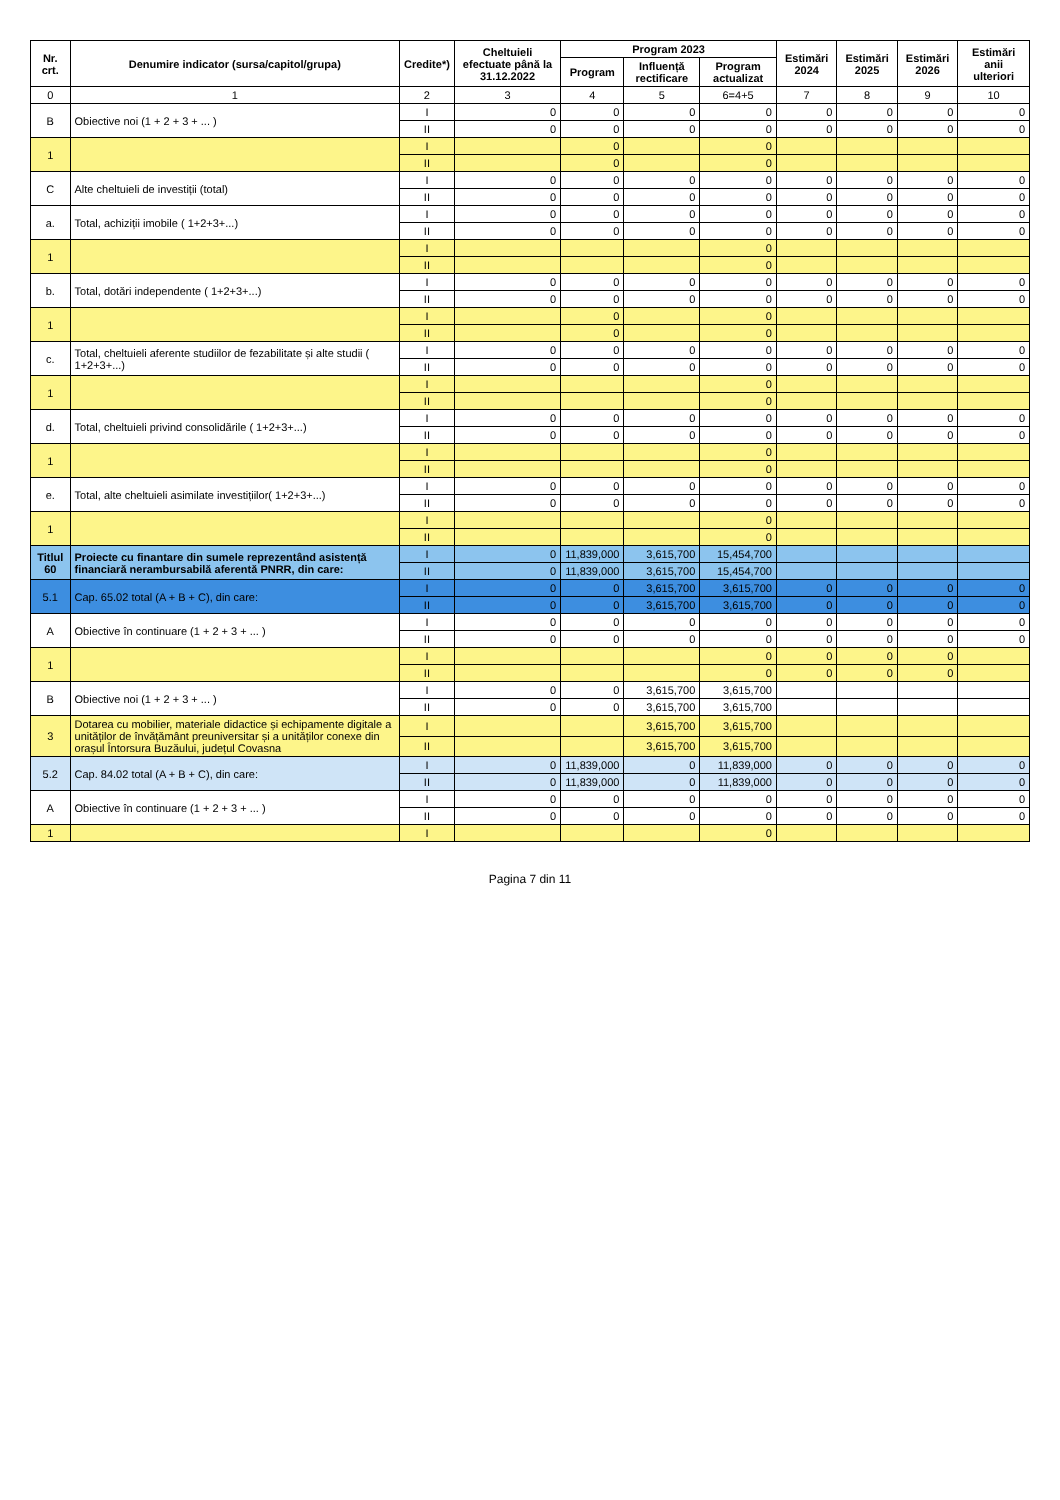| Nr. crt. | Denumire indicator (sursa/capitol/grupa) | Credite*) | Cheltuieli efectuate până la 31.12.2022 | Program 2023 | | | Estimări 2024 | Estimări 2025 | Estimări 2026 | Estimări anii ulteriori |
| --- | --- | --- | --- | --- | --- | --- | --- | --- | --- | --- |
| | | | | Program | Influență rectificare | Program actualizat | | | | |
| 0 | 1 | 2 | 3 | 4 | 5 | 6=4+5 | 7 | 8 | 9 | 10 |
| B | Obiective noi (1 + 2 + 3 + ... ) | I | 0 | 0 | 0 | 0 | 0 | 0 | 0 | 0 |
| | | II | 0 | 0 | 0 | 0 | 0 | 0 | 0 | 0 |
| 1 | | I | | 0 | | 0 | | | | |
| | | II | | 0 | | 0 | | | | |
| C | Alte cheltuieli de investiții (total) | I | 0 | 0 | 0 | 0 | 0 | 0 | 0 | 0 |
| | | II | 0 | 0 | 0 | 0 | 0 | 0 | 0 | 0 |
| a. | Total, achiziții imobile ( 1+2+3+...) | I | 0 | 0 | 0 | 0 | 0 | 0 | 0 | 0 |
| | | II | 0 | 0 | 0 | 0 | 0 | 0 | 0 | 0 |
| 1 | | I | | | | 0 | | | | |
| | | II | | | | 0 | | | | |
| b. | Total, dotări independente ( 1+2+3+...) | I | 0 | 0 | 0 | 0 | 0 | 0 | 0 | 0 |
| | | II | 0 | 0 | 0 | 0 | 0 | 0 | 0 | 0 |
| 1 | | I | | 0 | | 0 | | | | |
| | | II | | 0 | | 0 | | | | |
| c. | Total, cheltuieli aferente studiilor de fezabilitate și alte studii ( 1+2+3+...) | I | 0 | 0 | 0 | 0 | 0 | 0 | 0 | 0 |
| | | II | 0 | 0 | 0 | 0 | 0 | 0 | 0 | 0 |
| 1 | | I | | | | 0 | | | | |
| | | II | | | | 0 | | | | |
| d. | Total, cheltuieli privind consolidările ( 1+2+3+...) | I | 0 | 0 | 0 | 0 | 0 | 0 | 0 | 0 |
| | | II | 0 | 0 | 0 | 0 | 0 | 0 | 0 | 0 |
| 1 | | I | | | | 0 | | | | |
| | | II | | | | 0 | | | | |
| e. | Total, alte cheltuieli asimilate investițiilor( 1+2+3+...) | I | 0 | 0 | 0 | 0 | 0 | 0 | 0 | 0 |
| | | II | 0 | 0 | 0 | 0 | 0 | 0 | 0 | 0 |
| 1 | | I | | | | 0 | | | | |
| | | II | | | | 0 | | | | |
| Titlul 60 | Proiecte cu finantare din sumele reprezentând asistență financiară nerambursabilă aferentă PNRR, din care: | I | 0 | 11,839,000 | 3,615,700 | 15,454,700 | | | | |
| | | II | 0 | 11,839,000 | 3,615,700 | 15,454,700 | | | | |
| 5.1 | Cap. 65.02 total (A + B + C), din care: | I | 0 | 0 | 3,615,700 | 3,615,700 | 0 | 0 | 0 | 0 |
| | | II | 0 | 0 | 3,615,700 | 3,615,700 | 0 | 0 | 0 | 0 |
| A | Obiective în continuare (1 + 2 + 3 + ... ) | I | 0 | 0 | 0 | 0 | 0 | 0 | 0 | 0 |
| | | II | 0 | 0 | 0 | 0 | 0 | 0 | 0 | 0 |
| 1 | | I | | | | 0 | 0 | 0 | 0 | |
| | | II | | | | 0 | 0 | 0 | 0 | |
| B | Obiective noi (1 + 2 + 3 + ... ) | I | 0 | 0 | 3,615,700 | 3,615,700 | | | | |
| | | II | 0 | 0 | 3,615,700 | 3,615,700 | | | | |
| 3 | Dotarea cu mobilier, materiale didactice și echipamente digitale a unităților de învățământ preuniversitar și a unităților conexe din orașul Întorsura Buzăului, județul Covasna | I | | | 3,615,700 | 3,615,700 | | | | |
| | | II | | | 3,615,700 | 3,615,700 | | | | |
| 5.2 | Cap. 84.02 total (A + B + C), din care: | I | 0 | 11,839,000 | 0 | 11,839,000 | 0 | 0 | 0 | 0 |
| | | II | 0 | 11,839,000 | 0 | 11,839,000 | 0 | 0 | 0 | 0 |
| A | Obiective în continuare (1 + 2 + 3 + ... ) | I | 0 | 0 | 0 | 0 | 0 | 0 | 0 | 0 |
| | | II | 0 | 0 | 0 | 0 | 0 | 0 | 0 | 0 |
| 1 | | I | | | | 0 | | | | |
Pagina 7 din 11